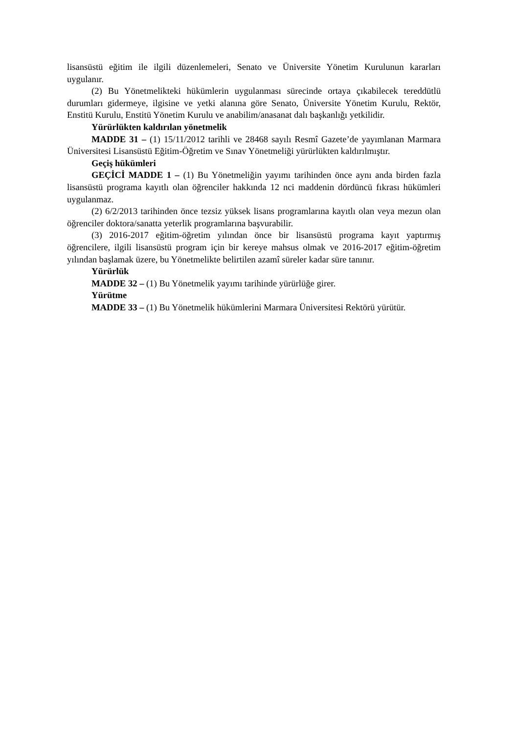lisansüstü eğitim ile ilgili düzenlemeleri, Senato ve Üniversite Yönetim Kurulunun kararları uygulanır.
(2) Bu Yönetmelikteki hükümlerin uygulanması sürecinde ortaya çıkabilecek tereddütlü durumları gidermeye, ilgisine ve yetki alanına göre Senato, Üniversite Yönetim Kurulu, Rektör, Enstitü Kurulu, Enstitü Yönetim Kurulu ve anabilim/anasanat dalı başkanlığı yetkilidir.
Yürürlükten kaldırılan yönetmelik
MADDE 31 – (1) 15/11/2012 tarihli ve 28468 sayılı Resmî Gazete’de yayımlanan Marmara Üniversitesi Lisansüstü Eğitim-Öğretim ve Sınav Yönetmeliği yürürlükten kaldırılmıştır.
Geçiş hükümleri
GEÇİCİ MADDE 1 – (1) Bu Yönetmeliğin yayımı tarihinden önce aynı anda birden fazla lisansüstü programa kayıtlı olan öğrenciler hakkında 12 nci maddenin dördüncü fıkrası hükümleri uygulanmaz.
(2) 6/2/2013 tarihinden önce tezsiz yüksek lisans programlarına kayıtlı olan veya mezun olan öğrenciler doktora/sanatta yeterlik programlarına başvurabilir.
(3) 2016-2017 eğitim-öğretim yılından önce bir lisansüstü programa kayıt yaptırmış öğrencilere, ilgili lisansüstü program için bir kereye mahsus olmak ve 2016-2017 eğitim-öğretim yılından başlamak üzere, bu Yönetmelikte belirtilen azamî süreler kadar süre tanınır.
Yürürlük
MADDE 32 – (1) Bu Yönetmelik yayımı tarihinde yürürlüğe girer.
Yürütme
MADDE 33 – (1) Bu Yönetmelik hükümlerini Marmara Üniversitesi Rektörü yürütür.